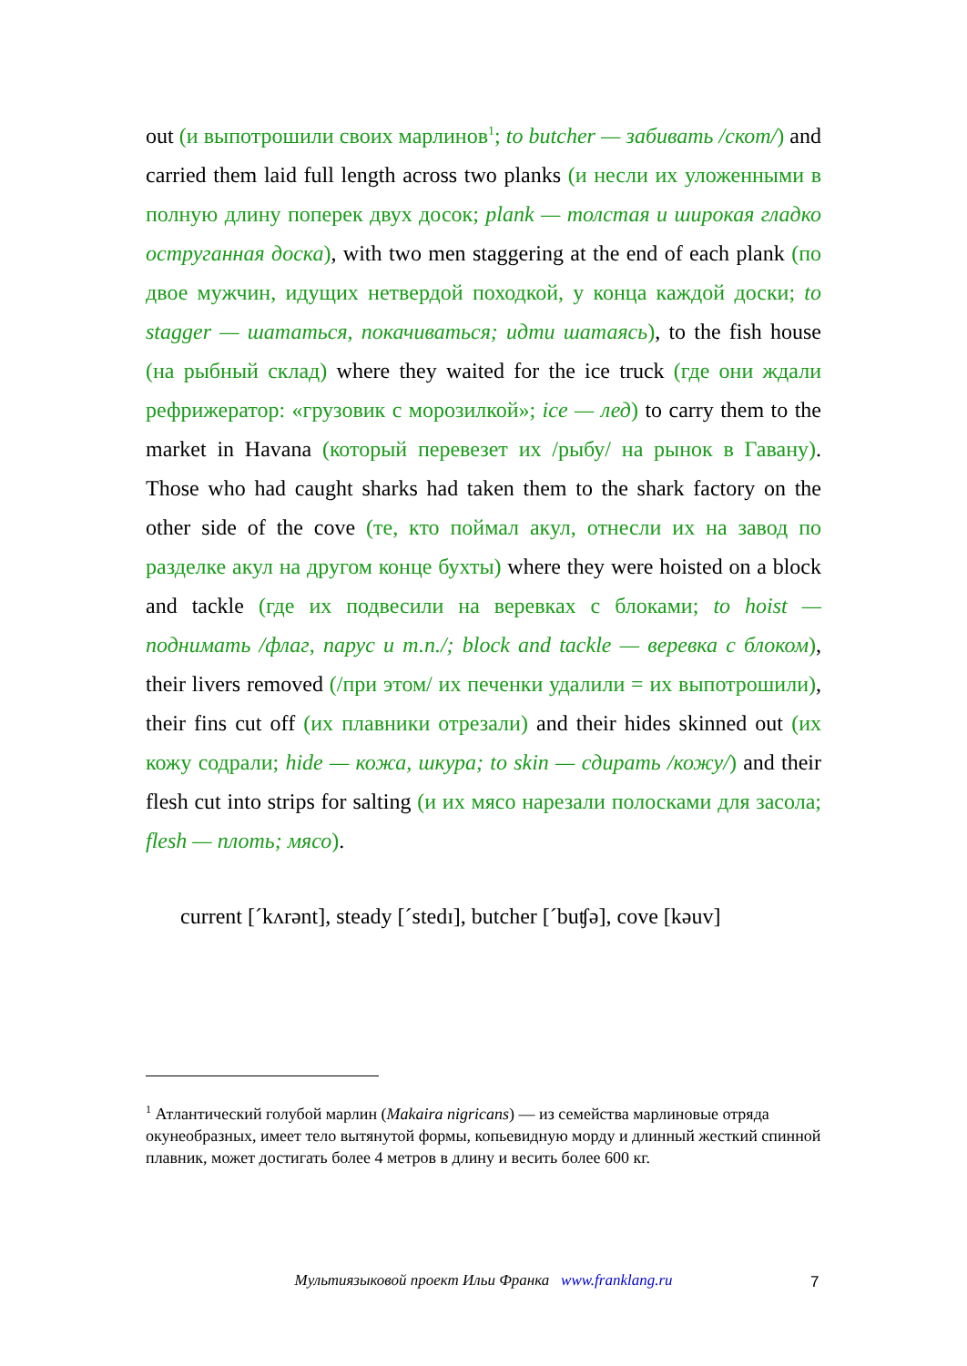out (и выпотрошили своих марлинов<sup>1</sup>; to butcher — забивать /скот/) and carried them laid full length across two planks (и несли их уложенными в полную длину поперек двух досок; plank — толстая и широкая гладко оструганная доска), with two men staggering at the end of each plank (по двое мужчин, идущих нетвердой походкой, у конца каждой доски; to stagger — шататься, покачиваться; идти шатаясь), to the fish house (на рыбный склад) where they waited for the ice truck (где они ждали рефрижератор: «грузовик с морозилкой»; ice — лед) to carry them to the market in Havana (который перевезет их /рыбу/ на рынок в Гавану). Those who had caught sharks had taken them to the shark factory on the other side of the cove (те, кто поймал акул, отнесли их на завод по разделке акул на другом конце бухты) where they were hoisted on a block and tackle (где их подвесили на веревках с блоками; to hoist — поднимать /флаг, парус и т.п./; block and tackle — веревка с блоком), their livers removed (/при этом/ их печенки удалили = их выпотрошили), their fins cut off (их плавники отрезали) and their hides skinned out (их кожу содрали; hide — кожа, шкура; to skin — сдирать /кожу/) and their flesh cut into strips for salting (и их мясо нарезали полосками для засола; flesh — плоть; мясо).
current [ˊkʌrənt], steady [ˊstedɪ], butcher [ˊbuʧə], cove [kəuv]
<sup>1</sup> Атлантический голубой марлин (Makaira nigricans) — из семейства марлиновые отряда окунеобразных, имеет тело вытянутой формы, копьевидную морду и длинный жесткий спинной плавник, может достигать более 4 метров в длину и весить более 600 кг.
Мультиязыковой проект Ильи Франка www.franklang.ru 7